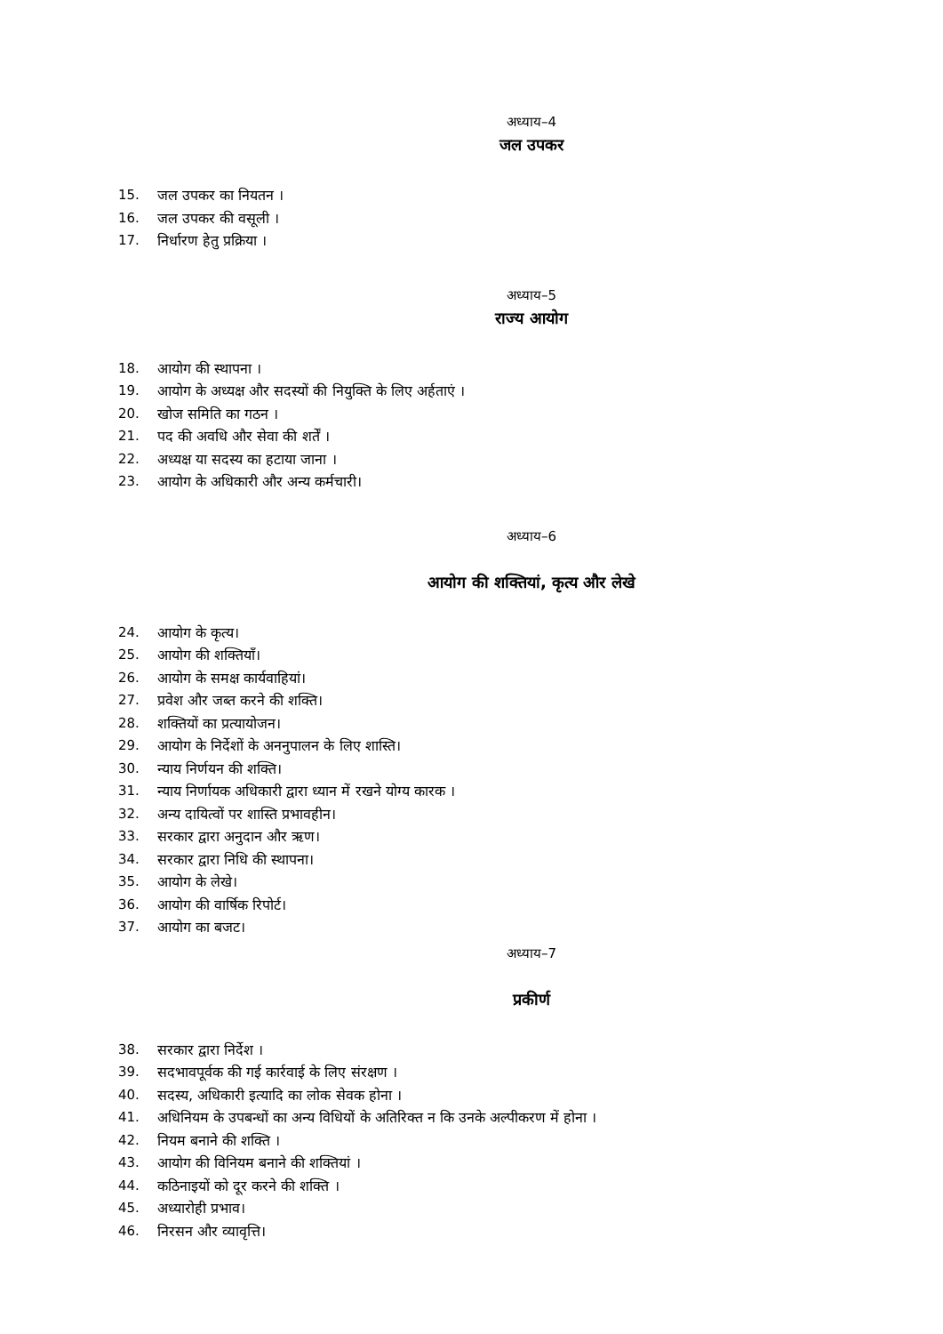अध्याय–4
जल उपकर
15. जल उपकर का नियतन ।
16. जल उपकर की वसूली ।
17. निर्धारण हेतु प्रक्रिया ।
अध्याय–5
राज्य आयोग
18. आयोग की स्थापना ।
19. आयोग के अध्यक्ष और सदस्यों की नियुक्ति के लिए अर्हताएं ।
20. खोज समिति का गठन ।
21. पद की अवधि और सेवा की शर्तें ।
22. अध्यक्ष या सदस्य का हटाया जाना ।
23. आयोग के अधिकारी और अन्य कर्मचारी।
अध्याय–6
आयोग की शक्तियां, कृत्य और लेखे
24. आयोग के कृत्य।
25. आयोग की शक्तियाँ।
26. आयोग के समक्ष कार्यवाहियां।
27. प्रवेश और जब्त करने की शक्ति।
28. शक्तियों का प्रत्यायोजन।
29. आयोग के निर्देशों के अननुपालन के लिए शास्ति।
30. न्याय निर्णयन की शक्ति।
31. न्याय निर्णायक अधिकारी द्वारा ध्यान में रखने योग्य कारक ।
32. अन्य दायित्वों पर शास्ति प्रभावहीन।
33. सरकार द्वारा अनुदान और ऋण।
34. सरकार द्वारा निधि की स्थापना।
35. आयोग के लेखे।
36. आयोग की वार्षिक रिपोर्ट।
37. आयोग का बजट।
अध्याय–7
प्रकीर्ण
38. सरकार द्वारा निर्देश ।
39. सदभावपूर्वक की गई कार्रवाई के लिए संरक्षण ।
40. सदस्य, अधिकारी इत्यादि का लोक सेवक होना ।
41. अधिनियम के उपबन्धों का अन्य विधियों के अतिरिक्त न कि उनके अल्पीकरण में होना ।
42. नियम बनाने की शक्ति ।
43. आयोग की विनियम बनाने की शक्तियां ।
44. कठिनाइयों को दूर करने की शक्ति ।
45. अध्यारोही प्रभाव।
46. निरसन और व्यावृत्ति।